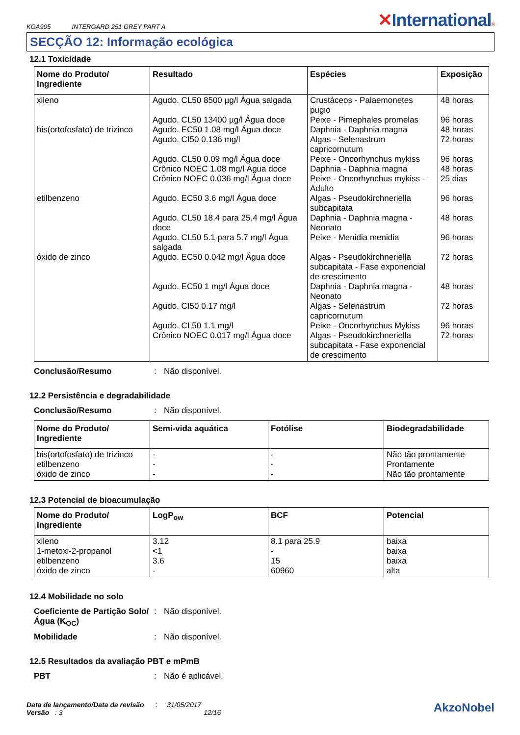KGA905 INTERGARD 251 GREY PART A
✕International®
SECÇÃO 12: Informação ecológica
12.1 Toxicidade
| Nome do Produto/ Ingrediente | Resultado | Espécies | Exposição |
| --- | --- | --- | --- |
| xileno bis(ortofosfato) de trizinco etilbenzeno óxido de zinco | Agudo. CL50 8500 µg/l Água salgada Agudo. CL50 13400 µg/l Água doce Agudo. EC50 1.08 mg/l Água doce Agudo. CI50 0.136 mg/l Agudo. CL50 0.09 mg/l Água doce Crônico NOEC 1.08 mg/l Água doce Crônico NOEC 0.036 mg/l Água doce Agudo. EC50 3.6 mg/l Água doce Agudo. CL50 18.4 para 25.4 mg/l Água doce Agudo. CL50 5.1 para 5.7 mg/l Água salgada Agudo. EC50 0.042 mg/l Água doce Agudo. EC50 1 mg/l Água doce Agudo. CI50 0.17 mg/l Agudo. CL50 1.1 mg/l Crônico NOEC 0.017 mg/l Água doce | Crustáceos - Palaemonetes pugio Peixe - Pimephales promelas Daphnia - Daphnia magna Algas - Selenastrum capricornutum Peixe - Oncorhynchus mykiss Daphnia - Daphnia magna Peixe - Oncorhynchus mykiss - Adulto Algas - Pseudokirchneriella subcapitata Daphnia - Daphnia magna - Neonato Peixe - Menidia menidia Algas - Pseudokirchneriella subcapitata - Fase exponencial de crescimento Daphnia - Daphnia magna - Neonato Algas - Selenastrum capricornutum Peixe - Oncorhynchus Mykiss Algas - Pseudokirchneriella subcapitata - Fase exponencial de crescimento | 48 horas 96 horas 48 horas 72 horas 96 horas 48 horas 25 dias 96 horas 48 horas 96 horas 72 horas 48 horas 72 horas 96 horas 72 horas |
Conclusão/Resumo: Não disponível.
12.2 Persistência e degradabilidade
Conclusão/Resumo: Não disponível.
| Nome do Produto/ Ingrediente | Semi-vida aquática | Fotólise | Biodegradabilidade |
| --- | --- | --- | --- |
| bis(ortofosfato) de trizinco etilbenzeno óxido de zinco | - - - | - - - | Não tão prontamente Prontamente Não tão prontamente |
12.3 Potencial de bioacumulação
| Nome do Produto/ Ingrediente | LogP<sub>ow</sub> | BCF | Potencial |
| --- | --- | --- | --- |
| xileno 1-metoxi-2-propanol etilbenzeno óxido de zinco | 3.12 <1 3.6 - | 8.1 para 25.9 - 15 60960 | baixa baixa baixa alta |
12.4 Mobilidade no solo
Coeficiente de Partição Solo/Água (K<sub>OC</sub>): Não disponível.
Mobilidade: Não disponível.
12.5 Resultados da avaliação PBT e mPmB
PBT: Não é aplicável.
Data de lançamento/Data da revisão : 31/05/2017
Versão : 3 12/16
AkzoNobel